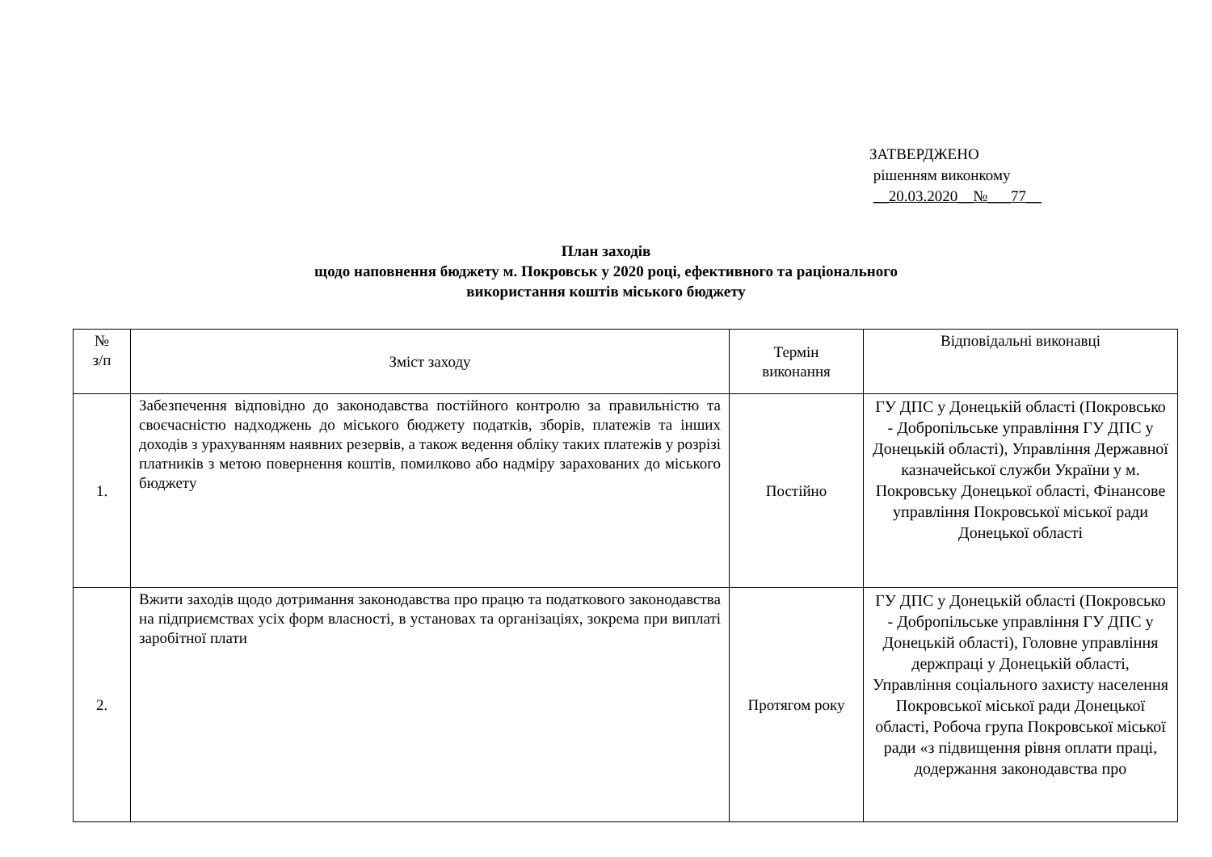ЗАТВЕРДЖЕНО
рішенням виконкому
__20.03.2020__№___77__
План заходів
щодо наповнення бюджету м. Покровськ у 2020 році, ефективного та раціонального
використання коштів міського бюджету
| № з/п | Зміст заходу | Термін виконання | Відповідальні виконавці |
| --- | --- | --- | --- |
| 1. | Забезпечення відповідно до законодавства постійного контролю за правильністю та своєчасністю надходжень до міського бюджету податків, зборів, платежів та інших доходів з урахуванням наявних резервів, а також ведення обліку таких платежів у розрізі платників з метою повернення коштів, помилково або надміру зарахованих до міського бюджету | Постійно | ГУ ДПС у Донецькій області (Покровсько - Добропільське управління ГУ ДПС у Донецькій області), Управління Державної казначейської служби України у м. Покровську Донецької області, Фінансове управління Покровської міської ради Донецької області |
| 2. | Вжити заходів щодо дотримання законодавства про працю та податкового законодавства на підприємствах усіх форм власності, в установах та організаціях, зокрема при виплаті заробітної плати | Протягом року | ГУ ДПС у Донецькій області (Покровсько - Добропільське управління ГУ ДПС у Донецькій області), Головне управління держпраці у Донецькій області, Управління соціального захисту населення Покровської міської ради Донецької області, Робоча група Покровської міської ради «з підвищення рівня оплати праці, додержання законодавства про |